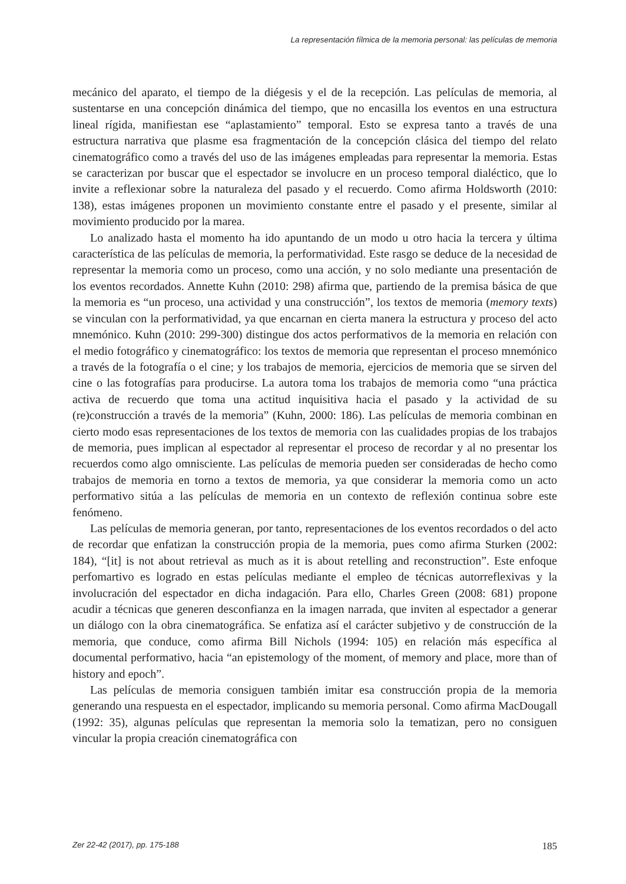La representación fílmica de la memoria personal: las películas de memoria
mecánico del aparato, el tiempo de la diégesis y el de la recepción. Las películas de memoria, al sustentarse en una concepción dinámica del tiempo, que no encasilla los eventos en una estructura lineal rígida, manifiestan ese “aplastamiento” temporal. Esto se expresa tanto a través de una estructura narrativa que plasme esa fragmentación de la concepción clásica del tiempo del relato cinematográfico como a través del uso de las imágenes empleadas para representar la memoria. Estas se caracterizan por buscar que el espectador se involucre en un proceso temporal dialéctico, que lo invite a reflexionar sobre la naturaleza del pasado y el recuerdo. Como afirma Holdsworth (2010: 138), estas imágenes proponen un movimiento constante entre el pasado y el presente, similar al movimiento producido por la marea.
Lo analizado hasta el momento ha ido apuntando de un modo u otro hacia la tercera y última característica de las películas de memoria, la performatividad. Este rasgo se deduce de la necesidad de representar la memoria como un proceso, como una acción, y no solo mediante una presentación de los eventos recordados. Annette Kuhn (2010: 298) afirma que, partiendo de la premisa básica de que la memoria es “un proceso, una actividad y una construcción”, los textos de memoria (memory texts) se vinculan con la performatividad, ya que encarnan en cierta manera la estructura y proceso del acto mnemónico. Kuhn (2010: 299-300) distingue dos actos performativos de la memoria en relación con el medio fotográfico y cinematográfico: los textos de memoria que representan el proceso mnemónico a través de la fotografía o el cine; y los trabajos de memoria, ejercicios de memoria que se sirven del cine o las fotografías para producirse. La autora toma los trabajos de memoria como “una práctica activa de recuerdo que toma una actitud inquisitiva hacia el pasado y la actividad de su (re)construcción a través de la memoria” (Kuhn, 2000: 186). Las películas de memoria combinan en cierto modo esas representaciones de los textos de memoria con las cualidades propias de los trabajos de memoria, pues implican al espectador al representar el proceso de recordar y al no presentar los recuerdos como algo omnisciente. Las películas de memoria pueden ser consideradas de hecho como trabajos de memoria en torno a textos de memoria, ya que considerar la memoria como un acto performativo sitúa a las películas de memoria en un contexto de reflexión continua sobre este fenómeno.
Las películas de memoria generan, por tanto, representaciones de los eventos recordados o del acto de recordar que enfatizan la construcción propia de la memoria, pues como afirma Sturken (2002: 184), “[it] is not about retrieval as much as it is about retelling and reconstruction”. Este enfoque perfomartivo es logrado en estas películas mediante el empleo de técnicas autorreflexivas y la involucración del espectador en dicha indagación. Para ello, Charles Green (2008: 681) propone acudir a técnicas que generen desconfianza en la imagen narrada, que inviten al espectador a generar un diálogo con la obra cinematográfica. Se enfatiza así el carácter subjetivo y de construcción de la memoria, que conduce, como afirma Bill Nichols (1994: 105) en relación más específica al documental performativo, hacia “an epistemology of the moment, of memory and place, more than of history and epoch”.
Las películas de memoria consiguen también imitar esa construcción propia de la memoria generando una respuesta en el espectador, implicando su memoria personal. Como afirma MacDougall (1992: 35), algunas películas que representan la memoria solo la tematizan, pero no consiguen vincular la propia creación cinematográfica con
Zer 22-42 (2017), pp. 175-188 185